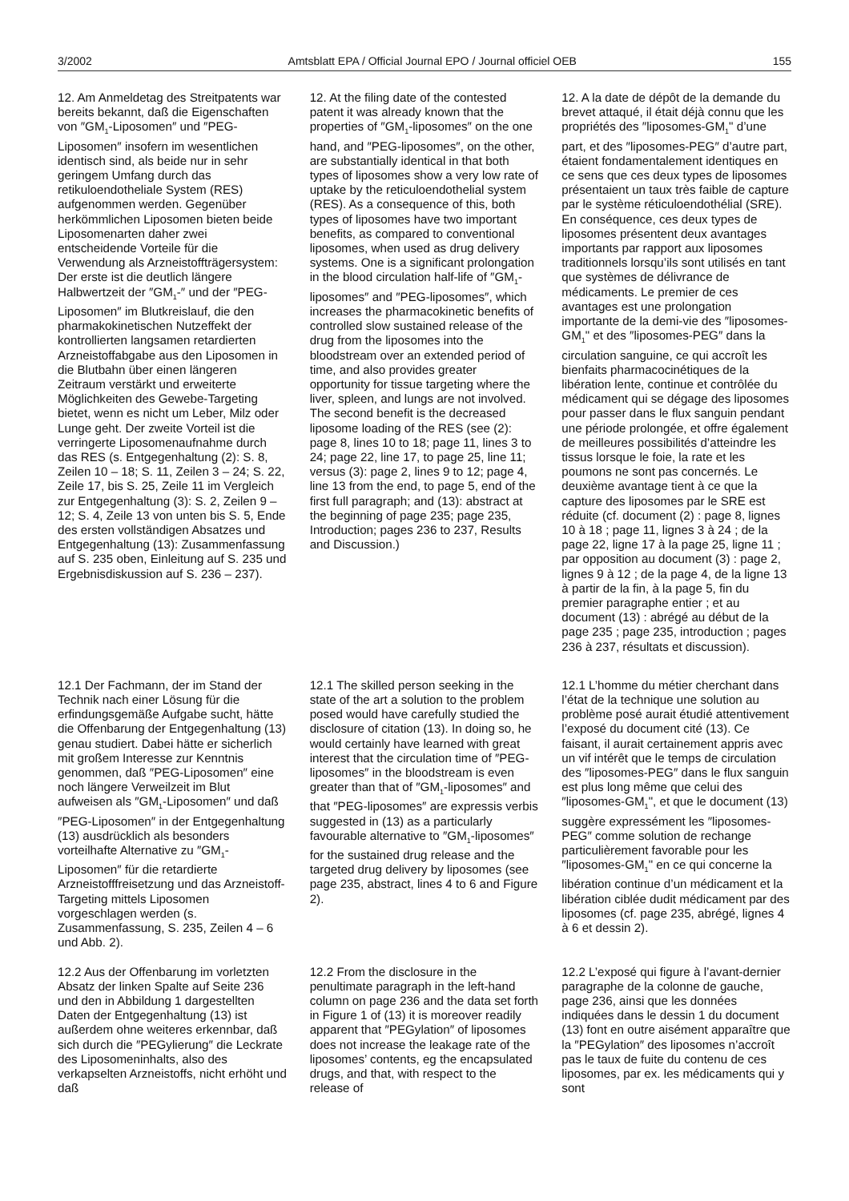3/2002 Amtsblatt EPA / Official Journal EPO / Journal officiel OEB 155
12. Am Anmeldetag des Streitpatents war bereits bekannt, daß die Eigenschaften von ″GM<sub>1</sub>-Liposomen″ und ″PEG-Liposomen″ insofern im wesentlichen identisch sind, als beide nur in sehr geringem Umfang durch das retikuloendotheliale System (RES) aufgenommen werden. Gegenüber herkömmlichen Liposomen bieten beide Liposomenarten daher zwei entscheidende Vorteile für die Verwendung als Arzneistoffträgersystem: Der erste ist die deutlich längere Halbwertzeit der ″GM<sub>1</sub>-″ und der ″PEG-Liposomen″ im Blutkreislauf, die den pharmakokinetischen Nutzeffekt der kontrollierten langsamen retardierten Arzneistoffabgabe aus den Liposomen in die Blutbahn über einen längeren Zeitraum verstärkt und erweiterte Möglichkeiten des Gewebe-Targeting bietet, wenn es nicht um Leber, Milz oder Lunge geht. Der zweite Vorteil ist die verringerte Liposomenaufnahme durch das RES (s. Entgegenhaltung (2): S. 8, Zeilen 10 – 18; S. 11, Zeilen 3 – 24; S. 22, Zeile 17, bis S. 25, Zeile 11 im Vergleich zur Entgegenhaltung (3): S. 2, Zeilen 9 – 12; S. 4, Zeile 13 von unten bis S. 5, Ende des ersten vollständigen Absatzes und Entgegenhaltung (13): Zusammenfassung auf S. 235 oben, Einleitung auf S. 235 und Ergebnisdiskussion auf S. 236 – 237).
12. At the filing date of the contested patent it was already known that the properties of ″GM<sub>1</sub>-liposomes″ on the one hand, and ″PEG-liposomes″, on the other, are substantially identical in that both types of liposomes show a very low rate of uptake by the reticuloendothelial system (RES). As a consequence of this, both types of liposomes have two important benefits, as compared to conventional liposomes, when used as drug delivery systems. One is a significant prolongation in the blood circulation half-life of ″GM<sub>1</sub>-liposomes″ and ″PEG-liposomes″, which increases the pharmacokinetic benefits of controlled slow sustained release of the drug from the liposomes into the bloodstream over an extended period of time, and also provides greater opportunity for tissue targeting where the liver, spleen, and lungs are not involved. The second benefit is the decreased liposome loading of the RES (see (2): page 8, lines 10 to 18; page 11, lines 3 to 24; page 22, line 17, to page 25, line 11; versus (3): page 2, lines 9 to 12; page 4, line 13 from the end, to page 5, end of the first full paragraph; and (13): abstract at the beginning of page 235; page 235, Introduction; pages 236 to 237, Results and Discussion.)
12. A la date de dépôt de la demande du brevet attaqué, il était déjà connu que les propriétés des ″liposomes-GM<sub>1</sub>" d’une part, et des ″liposomes-PEG″ d’autre part, étaient fondamentalement identiques en ce sens que ces deux types de liposomes présentaient un taux très faible de capture par le système réticuloendothélial (SRE). En conséquence, ces deux types de liposomes présentent deux avantages importants par rapport aux liposomes traditionnels lorsqu’ils sont utilisés en tant que systèmes de délivrance de médicaments. Le premier de ces avantages est une prolongation importante de la demi-vie des ″liposomes-GM<sub>1</sub>" et des ″liposomes-PEG″ dans la circulation sanguine, ce qui accroît les bienfaits pharmacocinétiques de la libération lente, continue et contrôlée du médicament qui se dégage des liposomes pour passer dans le flux sanguin pendant une période prolongée, et offre également de meilleures possibilités d’atteindre les tissus lorsque le foie, la rate et les poumons ne sont pas concernés. Le deuxième avantage tient à ce que la capture des liposomes par le SRE est réduite (cf. document (2) : page 8, lignes 10 à 18 ; page 11, lignes 3 à 24 ; de la page 22, ligne 17 à la page 25, ligne 11 ; par opposition au document (3) : page 2, lignes 9 à 12 ; de la page 4, de la ligne 13 à partir de la fin, à la page 5, fin du premier paragraphe entier ; et au document (13) : abrégé au début de la page 235 ; page 235, introduction ; pages 236 à 237, résultats et discussion).
12.1 Der Fachmann, der im Stand der Technik nach einer Lösung für die erfindungsgemäße Aufgabe sucht, hätte die Offenbarung der Entgegenhaltung (13) genau studiert. Dabei hätte er sicherlich mit großem Interesse zur Kenntnis genommen, daß ″PEG-Liposomen″ eine noch längere Verweilzeit im Blut aufweisen als ″GM<sub>1</sub>-Liposomen″ und daß ″PEG-Liposomen″ in der Entgegenhaltung (13) ausdrücklich als besonders vorteilhafte Alternative zu ″GM<sub>1</sub>-Liposomen″ für die retardierte Arzneistofffreisetzung und das Arzneistoff-Targeting mittels Liposomen vorgeschlagen werden (s. Zusammenfassung, S. 235, Zeilen 4 – 6 und Abb. 2).
12.1 The skilled person seeking in the state of the art a solution to the problem posed would have carefully studied the disclosure of citation (13). In doing so, he would certainly have learned with great interest that the circulation time of ″PEG-liposomes″ in the bloodstream is even greater than that of ″GM<sub>1</sub>-liposomes″ and that ″PEG-liposomes″ are expressis verbis suggested in (13) as a particularly favourable alternative to ″GM<sub>1</sub>-liposomes″ for the sustained drug release and the targeted drug delivery by liposomes (see page 235, abstract, lines 4 to 6 and Figure 2).
12.1 L’homme du métier cherchant dans l’état de la technique une solution au problème posé aurait étudié attentivement l’exposé du document cité (13). Ce faisant, il aurait certainement appris avec un vif intérêt que le temps de circulation des ″liposomes-PEG″ dans le flux sanguin est plus long même que celui des ″liposomes-GM<sub>1</sub>", et que le document (13) suggère expressément les ″liposomes-PEG″ comme solution de rechange particulièrement favorable pour les ″liposomes-GM<sub>1</sub>" en ce qui concerne la libération continue d’un médicament et la libération ciblée dudit médicament par des liposomes (cf. page 235, abrégé, lignes 4 à 6 et dessin 2).
12.2 Aus der Offenbarung im vorletzten Absatz der linken Spalte auf Seite 236 und den in Abbildung 1 dargestellten Daten der Entgegenhaltung (13) ist außerdem ohne weiteres erkennbar, daß sich durch die ″PEGylierung″ die Leckrate des Liposomeninhalts, also des verkapselten Arzneistoffs, nicht erhöht und daß
12.2 From the disclosure in the penultimate paragraph in the left-hand column on page 236 and the data set forth in Figure 1 of (13) it is moreover readily apparent that ″PEGylation″ of liposomes does not increase the leakage rate of the liposomes’ contents, eg the encapsulated drugs, and that, with respect to the release of
12.2 L’exposé qui figure à l’avant-dernier paragraphe de la colonne de gauche, page 236, ainsi que les données indiquées dans le dessin 1 du document (13) font en outre aisément apparaître que la ″PEGylation″ des liposomes n’accroît pas le taux de fuite du contenu de ces liposomes, par ex. les médicaments qui y sont